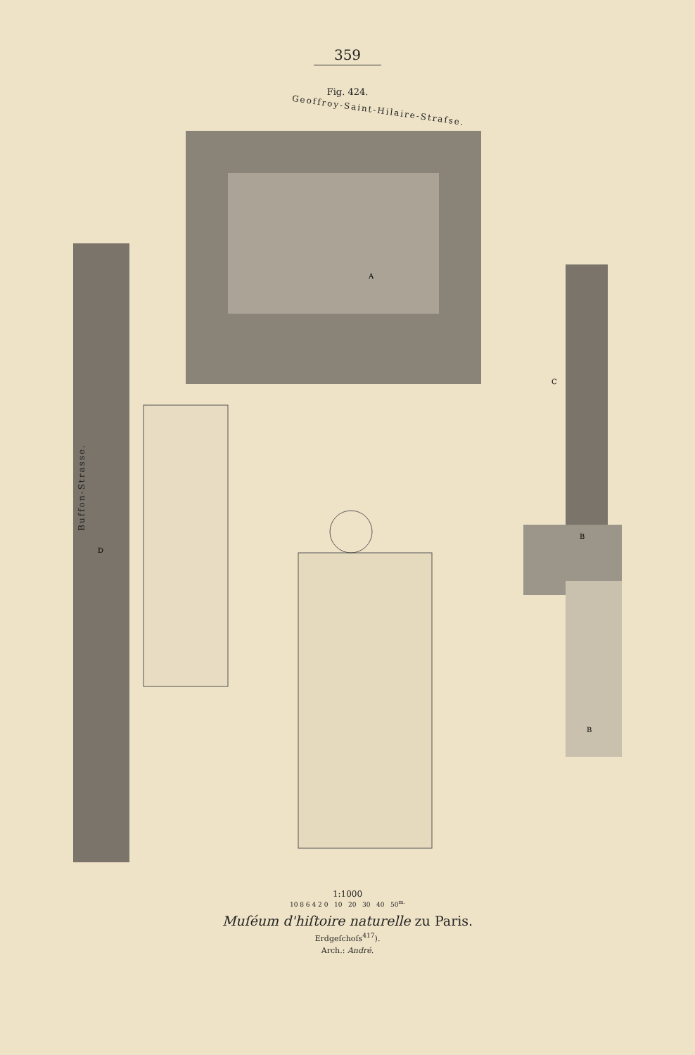359
Fig. 424.
Geoffroy-Saint-Hilaire-Straſse.
Buffon-Strasse.
A
B
B
C
D
1:1000
10 8 6 4 2 0 10 20 30 40 50<sup>m.</sup>
Muſéum d'hiſtoire naturelle zu Paris.
Erdgeſchoſs<sup>417</sup>).
Arch.: André.